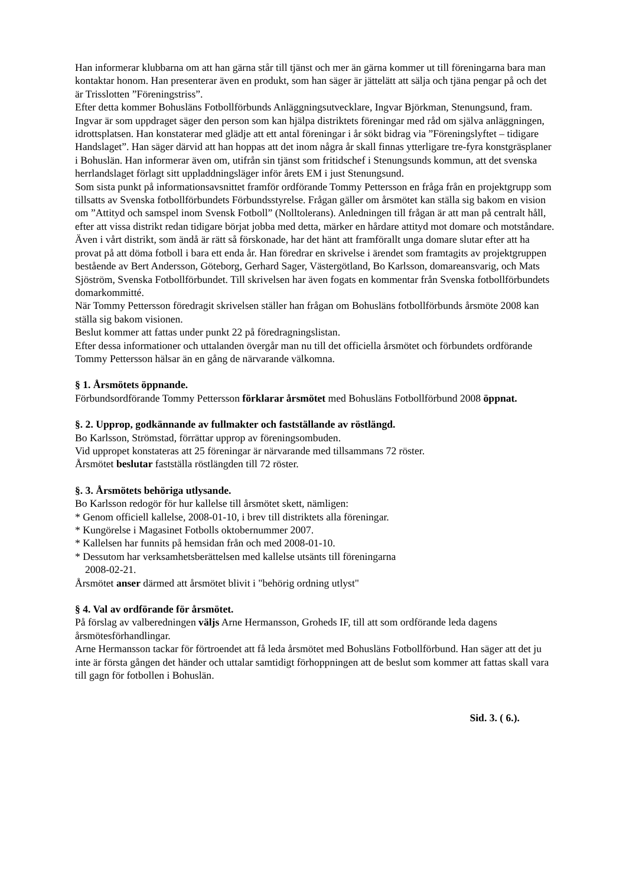Han informerar klubbarna om att han gärna står till tjänst och mer än gärna kommer ut till föreningarna bara man kontaktar honom. Han presenterar även en produkt, som han säger är jättelätt att sälja och tjäna pengar på och det är Trisslotten ”Föreningstriss”.
Efter detta kommer Bohusläns Fotbollförbunds Anläggningsutvecklare, Ingvar Björkman, Stenungsund, fram. Ingvar är som uppdraget säger den person som kan hjälpa distriktets föreningar med råd om själva anläggningen, idrottsplatsen. Han konstaterar med glädje att ett antal föreningar i år sökt bidrag via ”Föreningslyftet – tidigare Handslaget”. Han säger därvid att han hoppas att det inom några år skall finnas ytterligare tre-fyra konstgräsplaner i Bohuslän. Han informerar även om, utifrån sin tjänst som fritidschef i Stenungsunds kommun, att det svenska herrlandslaget förlagt sitt uppladdningsläger inför årets EM i just Stenungsund.
Som sista punkt på informationsavsnittet framför ordförande Tommy Pettersson en fråga från en projektgrupp som tillsatts av Svenska fotbollförbundets Förbundsstyrelse. Frågan gäller om årsmötet kan ställa sig bakom en vision om ”Attityd och samspel inom Svensk Fotboll” (Nolltolerans). Anledningen till frågan är att man på centralt håll, efter att vissa distrikt redan tidigare börjat jobba med detta, märker en hårdare attityd mot domare och motståndare. Även i vårt distrikt, som ändå är rätt så förskonade, har det hänt att framförallt unga domare slutar efter att ha provat på att döma fotboll i bara ett enda år. Han föredrar en skrivelse i ärendet som framtagits av projektgruppen bestående av Bert Andersson, Göteborg, Gerhard Sager, Västergötland, Bo Karlsson, domareansvarig, och Mats Sjöström, Svenska Fotbollförbundet. Till skrivelsen har även fogats en kommentar från Svenska fotbollförbundets domarkommitté.
När Tommy Pettersson föredragit skrivelsen ställer han frågan om Bohusläns fotbollförbunds årsmöte 2008 kan ställa sig bakom visionen.
Beslut kommer att fattas under punkt 22 på föredragningslistan.
Efter dessa informationer och uttalanden övergår man nu till det officiella årsmötet och förbundets ordförande Tommy Pettersson hälsar än en gång de närvarande välkomna.
§ 1. Årsmötets öppnande.
Förbundsordförande Tommy Pettersson förklarar årsmötet med Bohusläns Fotbollförbund 2008 öppnat.
§. 2. Upprop, godkännande av fullmakter och fastställande av röstlängd.
Bo Karlsson, Strömstad, förrättar upprop av föreningsombuden.
Vid uppropet konstateras att 25 föreningar är närvarande med tillsammans 72 röster.
Årsmötet beslutar fastställa röstlängden till 72 röster.
§. 3. Årsmötets behöriga utlysande.
Bo Karlsson redogör för hur kallelse till årsmötet skett, nämligen:
* Genom officiell kallelse, 2008-01-10, i brev till distriktets alla föreningar.
* Kungörelse i Magasinet Fotbolls oktobernummer 2007.
* Kallelsen har funnits på hemsidan från och med 2008-01-10.
* Dessutom har verksamhetsberättelsen med kallelse utsänts till föreningarna
2008-02-21.
Årsmötet anser därmed att årsmötet blivit i "behörig ordning utlyst"
§ 4. Val av ordförande för årsmötet.
På förslag av valberedningen väljs Arne Hermansson, Groheds IF, till att som ordförande leda dagens årsmötesförhandlingar.
Arne Hermansson tackar för förtroendet att få leda årsmötet med Bohusläns Fotbollförbund. Han säger att det ju inte är första gången det händer och uttalar samtidigt förhoppningen att de beslut som kommer att fattas skall vara till gagn för fotbollen i Bohuslän.
Sid. 3. ( 6.).